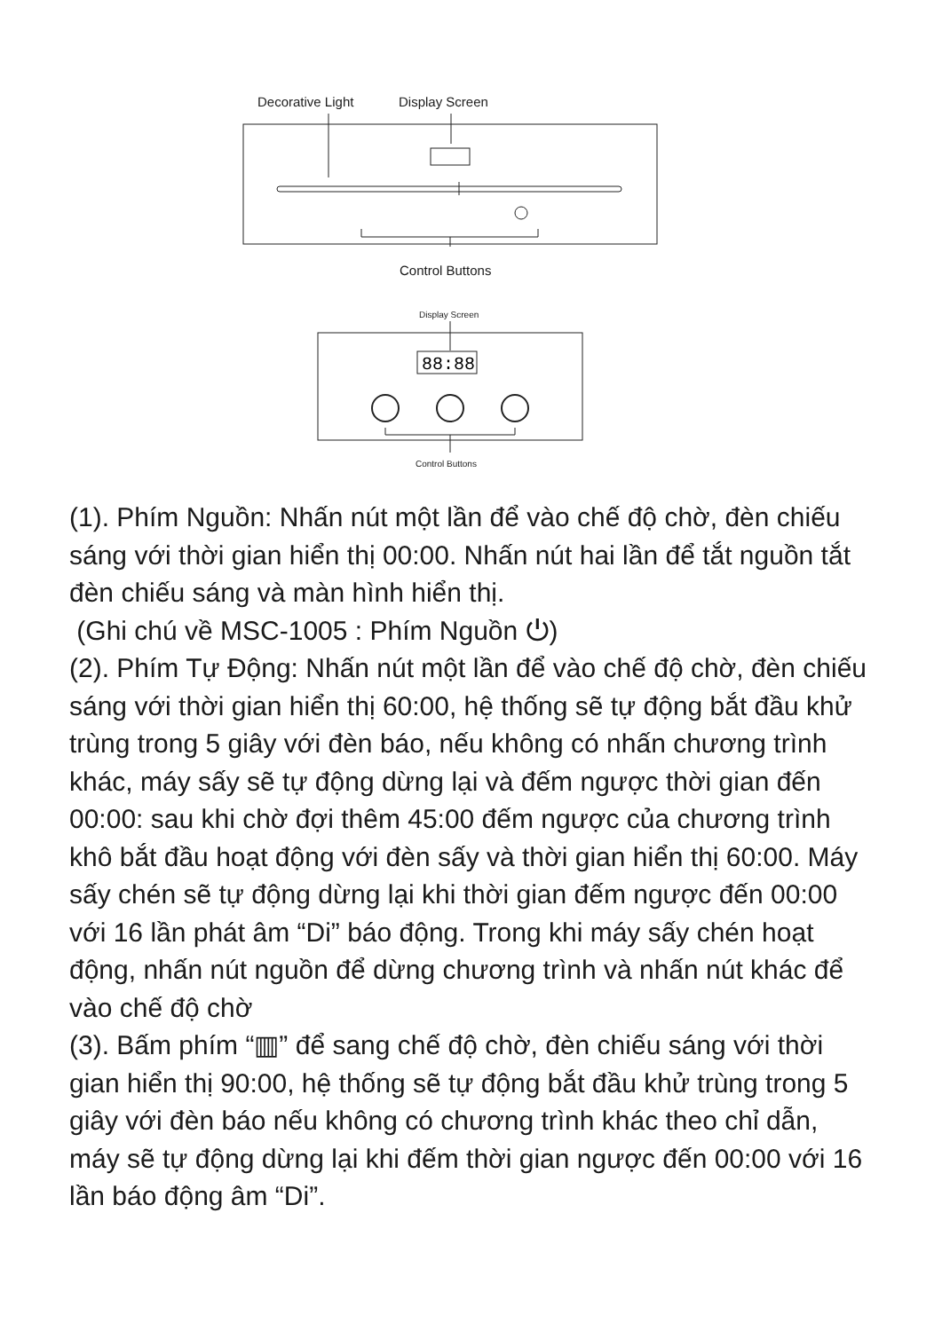Decorative Light Display Screen
88:88
Control Buttons
Display Screen
Control Buttons
(1). Phím Nguồn: Nhấn nút một lần để vào chế độ chờ, đèn chiếu sáng với thời gian hiển thị 00:00. Nhấn nút hai lần để tắt nguồn tắt đèn chiếu sáng và màn hình hiển thị.
(Ghi chú về MSC-1005 : Phím Nguồn ⏻)
(2). Phím Tự Động: Nhấn nút một lần để vào chế độ chờ, đèn chiếu sáng với thời gian hiển thị 60:00, hệ thống sẽ tự động bắt đầu khử trùng trong 5 giây với đèn báo, nếu không có nhấn chương trình khác, máy sấy sẽ tự động dừng lại và đếm ngược thời gian đến 00:00: sau khi chờ đợi thêm 45:00 đếm ngược của chương trình khô bắt đầu hoạt động với đèn sấy và thời gian hiển thị 60:00. Máy sấy chén sẽ tự động dừng lại khi thời gian đếm ngược đến 00:00 với 16 lần phát âm “Di” báo động. Trong khi máy sấy chén hoạt động, nhấn nút nguồn để dừng chương trình và nhấn nút khác để vào chế độ chờ
(3). Bấm phím “▥” để sang chế độ chờ, đèn chiếu sáng với thời gian hiển thị 90:00, hệ thống sẽ tự động bắt đầu khử trùng trong 5 giây với đèn báo nếu không có chương trình khác theo chỉ dẫn, máy sẽ tự động dừng lại khi đếm thời gian ngược đến 00:00 với 16 lần báo động âm “Di”.